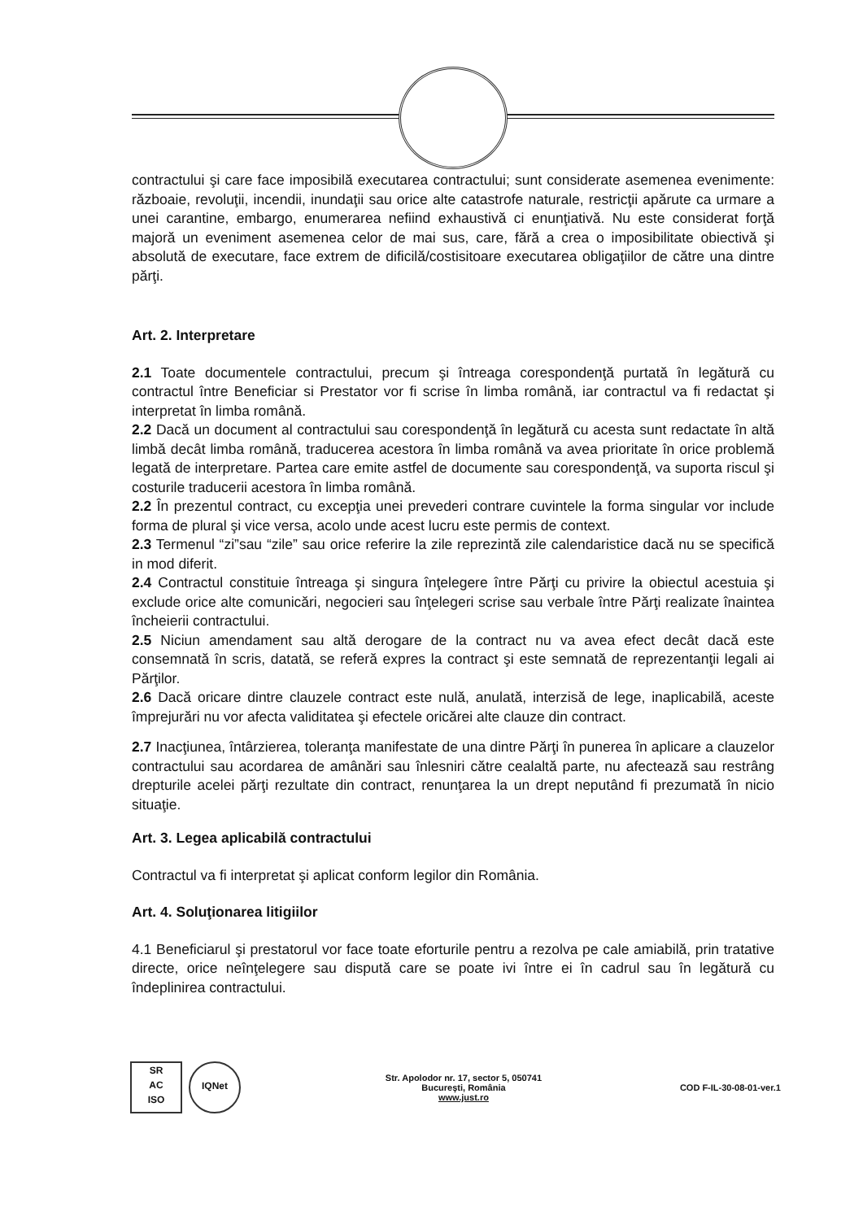contractului şi care face imposibilă executarea contractului; sunt considerate asemenea evenimente: războaie, revoluţii, incendii, inundaţii sau orice alte catastrofe naturale, restricţii apărute ca urmare a unei carantine, embargo, enumerarea nefiind exhaustivă ci enunţiativă. Nu este considerat forţă majoră un eveniment asemenea celor de mai sus, care, fără a crea o imposibilitate obiectivă şi absolută de executare, face extrem de dificilă/costisitoare executarea obligaţiilor de către una dintre părţi.
Art. 2. Interpretare
2.1 Toate documentele contractului, precum şi întreaga corespondenţă purtată în legătură cu contractul între Beneficiar si Prestator vor fi scrise în limba română, iar contractul va fi redactat şi interpretat în limba română.
2.2 Dacă un document al contractului sau corespondenţă în legătură cu acesta sunt redactate în altă limbă decât limba română, traducerea acestora în limba română va avea prioritate în orice problemă legată de interpretare. Partea care emite astfel de documente sau corespondenţă, va suporta riscul şi costurile traducerii acestora în limba română.
2.2 În prezentul contract, cu excepţia unei prevederi contrare cuvintele la forma singular vor include forma de plural şi vice versa, acolo unde acest lucru este permis de context.
2.3 Termenul “zi”sau “zile” sau orice referire la zile reprezintă zile calendaristice dacă nu se specifică in mod diferit.
2.4 Contractul constituie întreaga şi singura înţelegere între Părţi cu privire la obiectul acestuia şi exclude orice alte comunicări, negocieri sau înţelegeri scrise sau verbale între Părţi realizate înaintea încheierii contractului.
2.5 Niciun amendament sau altă derogare de la contract nu va avea efect decât dacă este consemnată în scris, datată, se referă expres la contract şi este semnată de reprezentanţii legali ai Părţilor.
2.6 Dacă oricare dintre clauzele contract este nulă, anulată, interzisă de lege, inaplicabilă, aceste împrejurări nu vor afecta validitatea şi efectele oricărei alte clauze din contract.
2.7 Inacţiunea, întârzierea, toleranţa manifestate de una dintre Părţi în punerea în aplicare a clauzelor contractului sau acordarea de amânări sau înlesniri către cealaltă parte, nu afectează sau restrâng drepturile acelei părţi rezultate din contract, renunţarea la un drept neputând fi prezumată în nicio situaţie.
Art. 3. Legea aplicabilă contractului
Contractul va fi interpretat şi aplicat conform legilor din România.
Art. 4. Soluţionarea litigiilor
4.1 Beneficiarul şi prestatorul vor face toate eforturile pentru a rezolva pe cale amiabilă, prin tratative directe, orice neînţelegere sau dispută care se poate ivi între ei în cadrul sau în legătură cu îndeplinirea contractului.
SR
AC
ISO
IQNet
Str. Apolodor nr. 17, sector 5, 050741
Bucureşti, România
www.just.ro
COD F-IL-30-08-01-ver.1